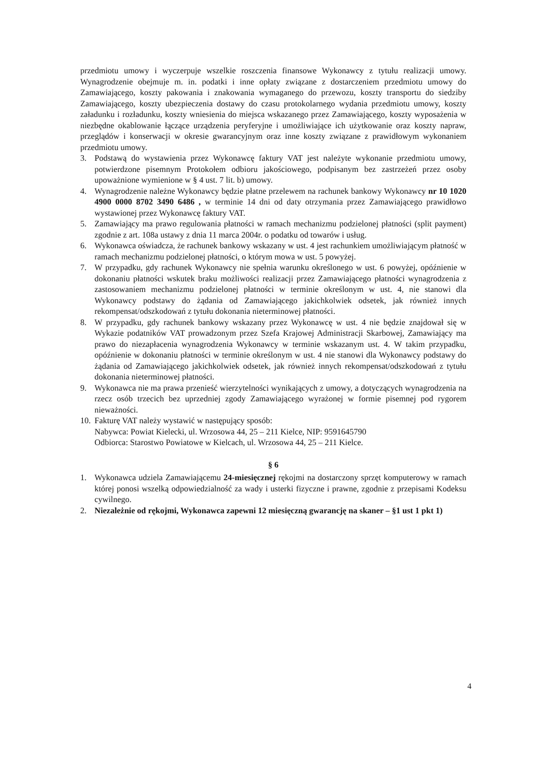przedmiotu umowy i wyczerpuje wszelkie roszczenia finansowe Wykonawcy z tytułu realizacji umowy. Wynagrodzenie obejmuje m. in. podatki i inne opłaty związane z dostarczeniem przedmiotu umowy do Zamawiającego, koszty pakowania i znakowania wymaganego do przewozu, koszty transportu do siedziby Zamawiającego, koszty ubezpieczenia dostawy do czasu protokolarnego wydania przedmiotu umowy, koszty załadunku i rozładunku, koszty wniesienia do miejsca wskazanego przez Zamawiającego, koszty wyposażenia w niezbędne okablowanie łączące urządzenia peryferyjne i umożliwiające ich użytkowanie oraz koszty napraw, przeglądów i konserwacji w okresie gwarancyjnym oraz inne koszty związane z prawidłowym wykonaniem przedmiotu umowy.
3. Podstawą do wystawienia przez Wykonawcę faktury VAT jest należyte wykonanie przedmiotu umowy, potwierdzone pisemnym Protokołem odbioru jakościowego, podpisanym bez zastrzeżeń przez osoby upoważnione wymienione w § 4 ust. 7 lit. b) umowy.
4. Wynagrodzenie należne Wykonawcy będzie płatne przelewem na rachunek bankowy Wykonawcy nr 10 1020 4900 0000 8702 3490 6486 , w terminie 14 dni od daty otrzymania przez Zamawiającego prawidłowo wystawionej przez Wykonawcę faktury VAT.
5. Zamawiający ma prawo regulowania płatności w ramach mechanizmu podzielonej płatności (split payment) zgodnie z art. 108a ustawy z dnia 11 marca 2004r. o podatku od towarów i usług.
6. Wykonawca oświadcza, że rachunek bankowy wskazany w ust. 4 jest rachunkiem umożliwiającym płatność w ramach mechanizmu podzielonej płatności, o którym mowa w ust. 5 powyżej.
7. W przypadku, gdy rachunek Wykonawcy nie spełnia warunku określonego w ust. 6 powyżej, opóźnienie w dokonaniu płatności wskutek braku możliwości realizacji przez Zamawiającego płatności wynagrodzenia z zastosowaniem mechanizmu podzielonej płatności w terminie określonym w ust. 4, nie stanowi dla Wykonawcy podstawy do żądania od Zamawiającego jakichkolwiek odsetek, jak również innych rekompensat/odszkodowań z tytułu dokonania nieterminowej płatności.
8. W przypadku, gdy rachunek bankowy wskazany przez Wykonawcę w ust. 4 nie będzie znajdował się w Wykazie podatników VAT prowadzonym przez Szefa Krajowej Administracji Skarbowej, Zamawiający ma prawo do niezapłacenia wynagrodzenia Wykonawcy w terminie wskazanym ust. 4. W takim przypadku, opóźnienie w dokonaniu płatności w terminie określonym w ust. 4 nie stanowi dla Wykonawcy podstawy do żądania od Zamawiającego jakichkolwiek odsetek, jak również innych rekompensat/odszkodowań z tytułu dokonania nieterminowej płatności.
9. Wykonawca nie ma prawa przenieść wierzytelności wynikających z umowy, a dotyczących wynagrodzenia na rzecz osób trzecich bez uprzedniej zgody Zamawiającego wyrażonej w formie pisemnej pod rygorem nieważności.
10. Fakturę VAT należy wystawić w następujący sposób:
Nabywca: Powiat Kielecki, ul. Wrzosowa 44, 25 – 211 Kielce, NIP: 9591645790
Odbiorca: Starostwo Powiatowe w Kielcach, ul. Wrzosowa 44, 25 – 211 Kielce.
§ 6
1. Wykonawca udziela Zamawiającemu 24-miesięcznej rękojmi na dostarczony sprzęt komputerowy w ramach której ponosi wszelką odpowiedzialność za wady i usterki fizyczne i prawne, zgodnie z przepisami Kodeksu cywilnego.
2. Niezależnie od rękojmi, Wykonawca zapewni 12 miesięczną gwarancję na skaner – §1 ust 1 pkt 1)
4